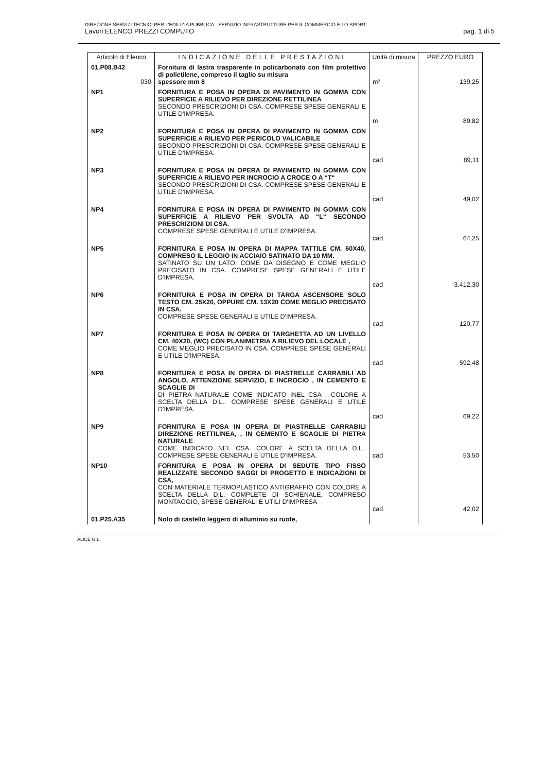DIREZIONE SERVIZI TECNICI PER L'EDILIZIA PUBBLICA - SERVIZIO INFRASTRUTTURE PER IL COMMERCIO E LO SPORT
Lavori:ELENCO PREZZI COMPUTO pag. 1 di 5
| Articolo di Elenco | INDICAZIONE DELLE PRESTAZIONI | Unità di misura | PREZZO EURO |
| --- | --- | --- | --- |
| 01.P08.B42 030 | Fornitura di lastra trasparente in policarbonato con film protettivo di polietilene, compreso il taglio su misura spessore mm 8 | m² | 139,25 |
| NP1 | FORNITURA E POSA IN OPERA DI PAVIMENTO IN GOMMA CON SUPERFICIE A RILIEVO PER DIREZIONE RETTILINEA SECONDO PRESCRIZIONI DI CSA. COMPRESE SPESE GENERALI E UTILE D'IMPRESA. | m | 89,82 |
| NP2 | FORNITURA E POSA IN OPERA DI PAVIMENTO IN GOMMA CON SUPERFICIE A RILIEVO PER PERICOLO VALICABILE SECONDO PRESCRIZIONI DI CSA. COMPRESE SPESE GENERALI E UTILE D'IMPRESA. | cad | 89,11 |
| NP3 | FORNITURA E POSA IN OPERA DI PAVIMENTO IN GOMMA CON SUPERFICIE A RILIEVO PER INCROCIO A CROCE O A “T“ SECONDO PRESCRIZIONI DI CSA. COMPRESE SPESE GENERALI E UTILE D'IMPRESA. | cad | 49,02 |
| NP4 | FORNITURA E POSA IN OPERA DI PAVIMENTO IN GOMMA CON SUPERFICIE A RILIEVO PER SVOLTA AD “L“ SECONDO PRESCRIZIONI DI CSA. COMPRESE SPESE GENERALI E UTILE D'IMPRESA. | cad | 64,25 |
| NP5 | FORNITURA E POSA IN OPERA DI MAPPA TATTILE CM. 60X40, COMPRESO IL LEGGIO IN ACCIAIO SATINATO DA 10 MM. SATINATO SU UN LATO, COME DA DISEGNO E COME MEGLIO PRECISATO IN CSA. COMPRESE SPESE GENERALI E UTILE D'IMPRESA. | cad | 3.412,30 |
| NP6 | FORNITURA E POSA IN OPERA DI TARGA ASCENSORE SOLO TESTO CM. 25X20, OPPURE CM. 13X20 COME MEGLIO PRECISATO IN CSA. COMPRESE SPESE GENERALI E UTILE D'IMPRESA. | cad | 120,77 |
| NP7 | FORNITURA E POSA IN OPERA DI TARGHETTA AD UN LIVELLO CM. 40X20, (WC) CON PLANIMETRIA A RILIEVO DEL LOCALE , COME MEGLIO PRECISATO IN CSA. COMPRESE SPESE GENERALI E UTILE D'IMPRESA. | cad | 592,48 |
| NP8 | FORNITURA E POSA IN OPERA DI PIASTRELLE CARRABILI AD ANGOLO, ATTENZIONE SERVIZIO, E INCROCIO , IN CEMENTO E SCAGLIE DI DI PIETRA NATURALE COME INDICATO INEL CSA . COLORE A SCELTA DELLA D.L.. COMPRESE SPESE GENERALI E UTILE D'IMPRESA. | cad | 69,22 |
| NP9 | FORNITURA E POSA IN OPERA DI PIASTRELLE CARRABILI DIREZIONE RETTILINEA, , IN CEMENTO E SCAGLIE DI PIETRA NATURALE COME INDICATO NEL CSA. COLORE A SCELTA DELLA D.L.. COMPRESE SPESE GENERALI E UTILE D'IMPRESA. | cad | 53,50 |
| NP10 | FORNITURA E POSA IN OPERA DI SEDUTE TIPO FISSO REALIZZATE SECONDO SAGGI DI PROGETTO E INDICAZIONI DI CSA, CON MATERIALE TERMOPLASTICO ANTIGRAFFIO CON COLORE A SCELTA DELLA D.L. COMPLETE DI SCHIENALE, COMPRESO MONTAGGIO, SPESE GENERALI E UTILI D'IMPRESA | cad | 42,02 |
| 01.P25.A35 | Nolo di castello leggero di alluminio su ruote, | | |
ALICE G.L.